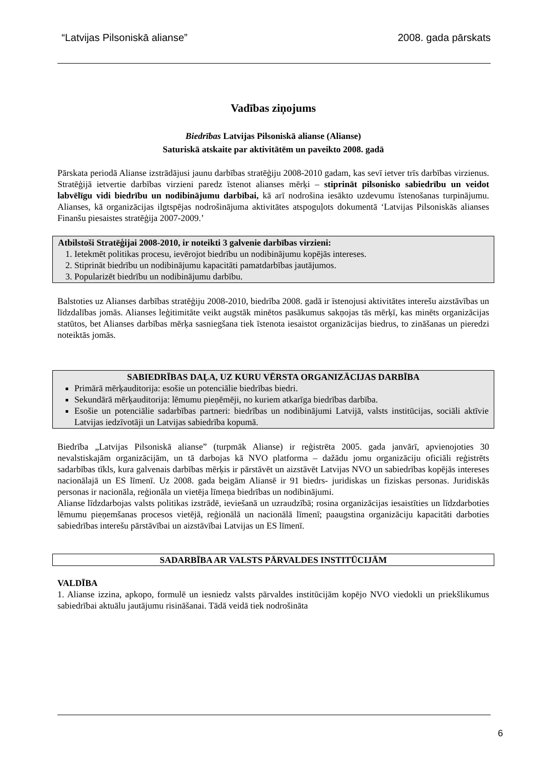“Latvijas Pilsoniskā alianse” 2008. gada pārskats
Vadības ziņojums
Biedrības Latvijas Pilsoniskā alianse (Alianse)
Saturiskā atskaite par aktivitātēm un paveikto 2008. gadā
Pārskata periodā Alianse izstrādājusi jaunu darbības stratēģiju 2008-2010 gadam, kas sevī ietver trīs darbības virzienus. Stratēģijā ietvertie darbības virzieni paredz īstenot alianses mērķi – stiprināt pilsonisko sabiedrību un veidot labvēlīgu vidi biedrību un nodibinājumu darbībai, kā arī nodrošina iesākto uzdevumu īstenošanas turpinājumu. Alianses, kā organizācijas ilgtspējas nodrošinājuma aktivitātes atspoguļots dokumentā ‘Latvijas Pilsoniskās alianses Finanšu piesaistes stratēģija 2007-2009.’
Atbilstoši Stratēģijai 2008-2010, ir noteikti 3 galvenie darbības virzieni:
1. Ietekmēt politikas procesu, ievērojot biedrību un nodibinājumu kopējās intereses.
2. Stiprināt biedrību un nodibinājumu kapacitāti pamatdarbības jautājumos.
3. Popularizēt biedrību un nodibinājumu darbību.
Balstoties uz Alianses darbības stratēģiju 2008-2010, biedrība 2008. gadā ir īstenojusi aktivitātes interešu aizstāvības un līdzdalības jomās. Alianses leģitimitāte veikt augstāk minētos pasākumus sakņojas tās mērķī, kas minēts organizācijas statūtos, bet Alianses darbības mērķa sasniegšana tiek īstenota iesaistot organizācijas biedrus, to zināšanas un pieredzi noteiktās jomās.
SABIEDRĪBAS DAĻA, UZ KURU VĒRSTA ORGANIZĀCIJAS DARBĪBA
Primārā mērķauditorija: esošie un potenciālie biedrības biedri.
Sekundārā mērķauditorija: lēmumu pieņēmēji, no kuriem atkarīga biedrības darbība.
Esošie un potenciālie sadarbības partneri: biedrības un nodibinājumi Latvijā, valsts institūcijas, sociāli aktīvie Latvijas iedzīvotāji un Latvijas sabiedrība kopumā.
Biedrība „Latvijas Pilsoniskā alianse” (turpmāk Alianse) ir reģistrēta 2005. gada janvārī, apvienojoties 30 nevalstiskajām organizācijām, un tā darbojas kā NVO platforma – dažādu jomu organizāciju oficiāli reģistrēts sadarbības tīkls, kura galvenais darbības mērķis ir pārstāvēt un aizstāvēt Latvijas NVO un sabiedrības kopējās intereses nacionālajā un ES līmenī. Uz 2008. gada beigām Aliansē ir 91 biedrs- juridiskas un fiziskas personas. Juridiskās personas ir nacionāla, reģionāla un vietēja līmeņa biedrības un nodibinājumi.
Alianse līdzdarbojas valsts politikas izstrādē, ieviešanā un uzraudzībā; rosina organizācijas iesaistīties un līdzdarboties lēmumu pieņemšanas procesos vietējā, reģionālā un nacionālā līmenī; paaugstina organizāciju kapacitāti darboties sabiedrības interešu pārstāvībai un aizstāvībai Latvijas un ES līmenī.
SADARBĪBA AR VALSTS PĀRVALDES INSTITŪCIJĀM
VALDĪBA
1. Alianse izzina, apkopo, formulē un iesniedz valsts pārvaldes institūcijām kopējo NVO viedokli un priekšlikumus sabiedrībai aktuālu jautājumu risināšanai. Tādā veidā tiek nodrošināta
6